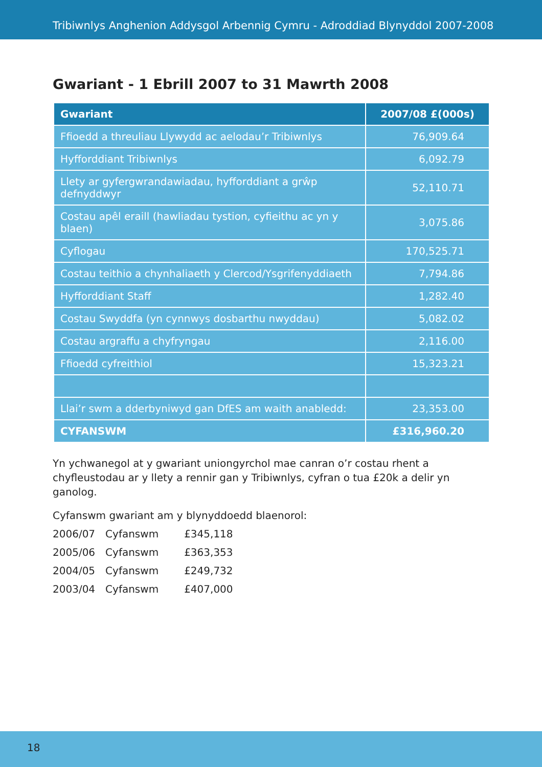Tribiwnlys Anghenion Addysgol Arbennig Cymru - Adroddiad Blynyddol 2007-2008
Gwariant - 1 Ebrill 2007 to 31 Mawrth 2008
| Gwariant | 2007/08 £(000s) |
| --- | --- |
| Ffioedd a threuliau Llywydd ac aelodau’r Tribiwnlys | 76,909.64 |
| Hyfforddiant Tribiwnlys | 6,092.79 |
| Llety ar gyfergwrandawiadau, hyfforddiant a grŵp defnyddwyr | 52,110.71 |
| Costau apêl eraill (hawliadau tystion, cyfieithu ac yn y blaen) | 3,075.86 |
| Cyflogau | 170,525.71 |
| Costau teithio a chynhaliaeth y Clercod/Ysgrifenyddiaeth | 7,794.86 |
| Hyfforddiant Staff | 1,282.40 |
| Costau Swyddfa (yn cynnwys dosbarthu nwyddau) | 5,082.02 |
| Costau argraffu a chyfryngau | 2,116.00 |
| Ffioedd cyfreithiol | 15,323.21 |
| Llai’r swm a dderbyniwyd gan DfES am waith anabledd: | 23,353.00 |
| CYFANSWM | £316,960.20 |
Yn ychwanegol at y gwariant uniongyrchol mae canran o’r costau rhent a chyfleustodau ar y llety a rennir gan y Tribiwnlys, cyfran o tua £20k a delir yn ganolog.
Cyfanswm gwariant am y blynyddoedd blaenorol:
| 2006/07 | Cyfanswm | £345,118 |
| 2005/06 | Cyfanswm | £363,353 |
| 2004/05 | Cyfanswm | £249,732 |
| 2003/04 | Cyfanswm | £407,000 |
18